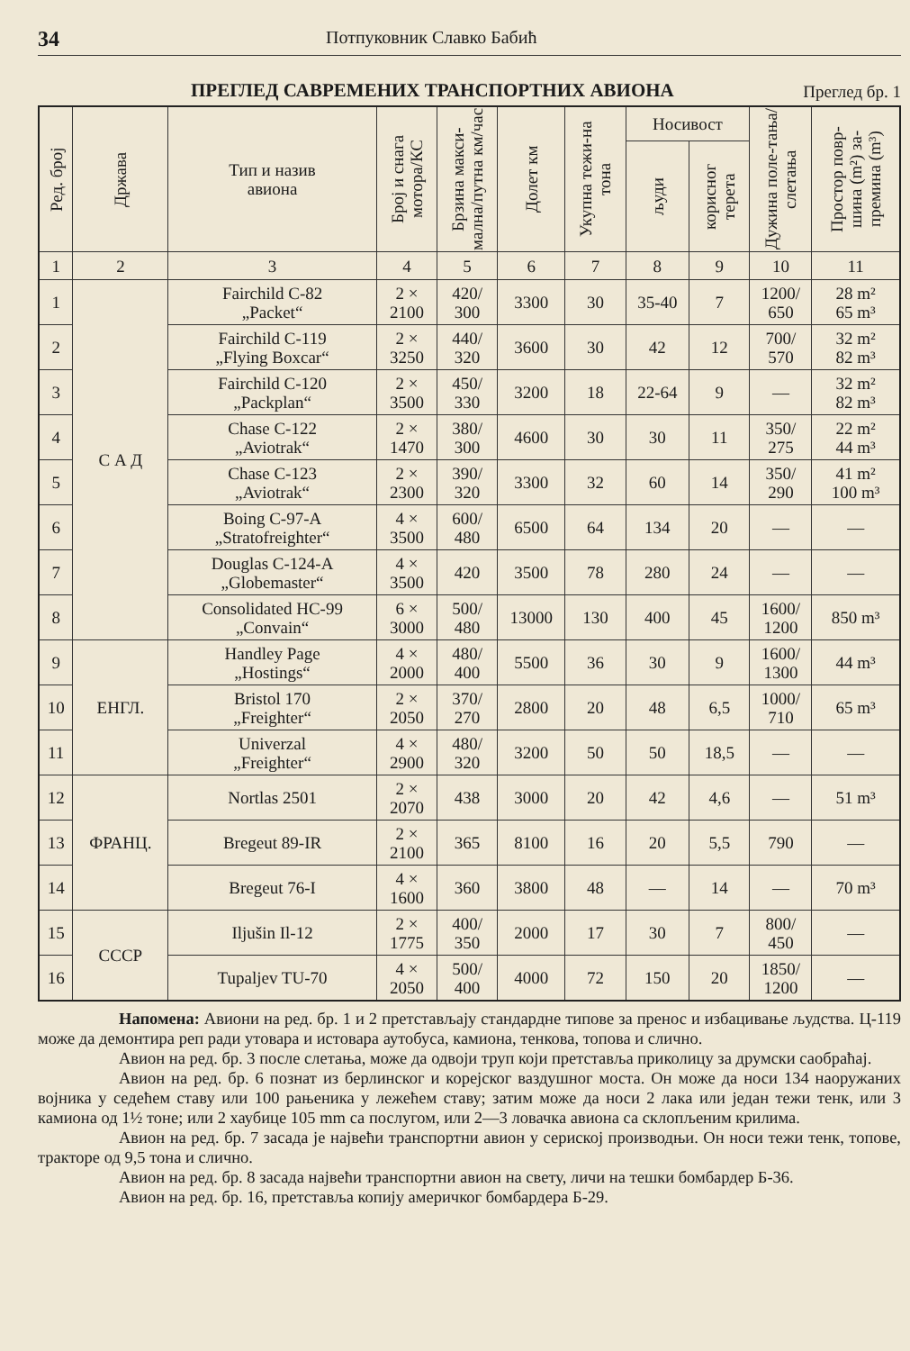34 Потпуковник Славко Бабић
ПРЕГЛЕД САВРЕМЕНИХ ТРАНСПОРТНИХ АВИОНА
Преглед бр. 1
| Ред. број | Држава | Тип и назив авиона | Број и снага мотора/КС | Брзина макси-мална/путна км/час | Долет км | Укупна тежи-на тона | Носивост | | Дужина поле-тања/слетања | Простор повр-шина (m²) за-премина (m³) |
| --- | --- | --- | --- | --- | --- | --- | --- | --- | --- | --- |
| | | | | | | | људи | корисног терета | | |
| 1 | 2 | 3 | 4 | 5 | 6 | 7 | 8 | 9 | 10 | 11 |
| 1 | С А Д | Fairchild C-82 „Packet“ | 2 × 2100 | 420/ 300 | 3300 | 30 | 35-40 | 7 | 1200/ 650 | 28 m² 65 m³ |
| 2 | | Fairchild C-119 „Flying Boxcar“ | 2 × 3250 | 440/ 320 | 3600 | 30 | 42 | 12 | 700/ 570 | 32 m² 82 m³ |
| 3 | | Fairchild C-120 „Packplan“ | 2 × 3500 | 450/ 330 | 3200 | 18 | 22-64 | 9 | — | 32 m² 82 m³ |
| 4 | | Chase C-122 „Aviotrak“ | 2 × 1470 | 380/ 300 | 4600 | 30 | 30 | 11 | 350/ 275 | 22 m² 44 m³ |
| 5 | | Chase C-123 „Aviotrak“ | 2 × 2300 | 390/ 320 | 3300 | 32 | 60 | 14 | 350/ 290 | 41 m² 100 m³ |
| 6 | | Boing C-97-A „Stratofreighter“ | 4 × 3500 | 600/ 480 | 6500 | 64 | 134 | 20 | — | — |
| 7 | | Douglas C-124-A „Globemaster“ | 4 × 3500 | 420 | 3500 | 78 | 280 | 24 | — | — |
| 8 | | Consolidated HC-99 „Convain“ | 6 × 3000 | 500/ 480 | 13000 | 130 | 400 | 45 | 1600/ 1200 | 850 m³ |
| 9 | ЕНГЛ. | Handley Page „Hostings“ | 4 × 2000 | 480/ 400 | 5500 | 36 | 30 | 9 | 1600/ 1300 | 44 m³ |
| 10 | | Bristol 170 „Freighter“ | 2 × 2050 | 370/ 270 | 2800 | 20 | 48 | 6,5 | 1000/ 710 | 65 m³ |
| 11 | | Univerzal „Freighter“ | 4 × 2900 | 480/ 320 | 3200 | 50 | 50 | 18,5 | — | — |
| 12 | ФРАНЦ. | Nortlas 2501 | 2 × 2070 | 438 | 3000 | 20 | 42 | 4,6 | — | 51 m³ |
| 13 | | Bregeut 89-IR | 2 × 2100 | 365 | 8100 | 16 | 20 | 5,5 | 790 | — |
| 14 | | Bregeut 76-I | 4 × 1600 | 360 | 3800 | 48 | — | 14 | — | 70 m³ |
| 15 | СССР | Iljušin Il-12 | 2 × 1775 | 400/ 350 | 2000 | 17 | 30 | 7 | 800/ 450 | — |
| 16 | | Tupaljev TU-70 | 4 × 2050 | 500/ 400 | 4000 | 72 | 150 | 20 | 1850/ 1200 | — |
Напомена: Авиони на ред. бр. 1 и 2 претстављају стандардне типове за пренос и избацивање људства. Ц-119 може да демонтира реп ради утовара и истовара аутобуса, камиона, тенкова, топова и слично.
Авион на ред. бр. 3 после слетања, може да одвоји труп који претставља приколицу за друмски саобраћај.
Авион на ред. бр. 6 познат из берлинског и корејског ваздушног моста. Он може да носи 134 наоружаних војника у седећем ставу или 100 рањеника у лежећем ставу; затим може да носи 2 лака или један тежи тенк, или 3 камиона од 1½ тоне; или 2 хаубице 105 mm са послугом, или 2—3 ловачка авиона са склопљеним крилима.
Авион на ред. бр. 7 засада је највећи транспортни авион у сериској производњи. Он носи тежи тенк, топове, тракторе од 9,5 тона и слично.
Авион на ред. бр. 8 засада највећи транспортни авион на свету, личи на тешки бомбардер Б-36.
Авион на ред. бр. 16, претставља копију америчког бомбардера Б-29.